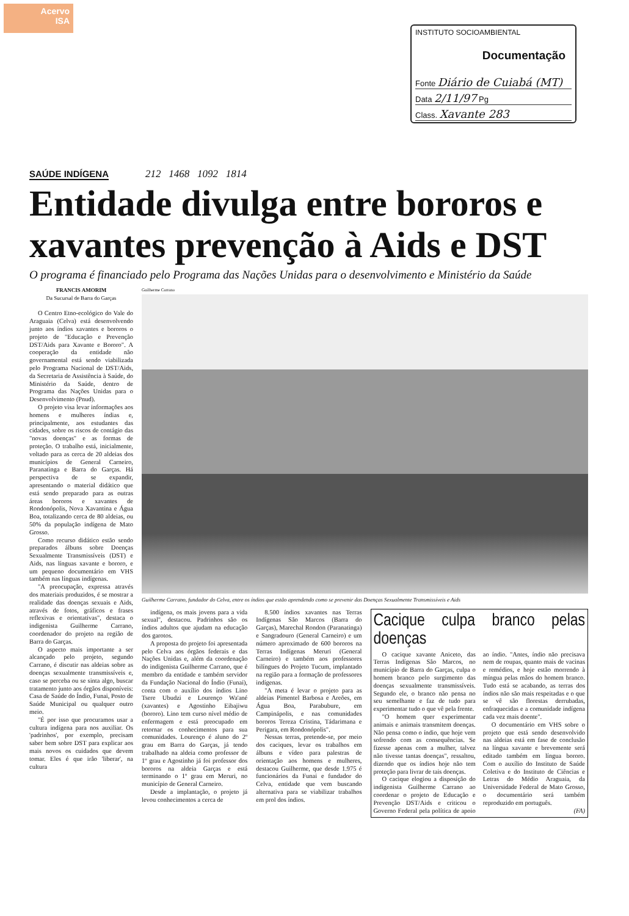Acervo
ISA
INSTITUTO SOCIOAMBIENTAL
Documentação
Fonte Diário de Cuiabá (MT)
Data 2/11/97 Pg
Class. Xavante 283
SAÚDE INDÍGENA 212 1468 1092 1814
Entidade divulga entre bororos e xavantes prevenção à Aids e DST
O programa é financiado pelo Programa das Nações Unidas para o desenvolvimento e Ministério da Saúde
FRANCIS AMORIM
Da Sucursal de Barra do Garças
O Centro Etno-ecológico do Vale do Araguaia (Celva) está desenvolvendo junto aos índios xavantes e bororos o projeto de "Educação e Prevenção DST/Aids para Xavante e Bororo". A cooperação da entidade não governamental está sendo viabilizada pelo Programa Nacional de DST/Aids, da Secretaria de Assistência à Saúde, do Ministério da Saúde, dentro de Programa das Nações Unidas para o Desenvolvimento (Pnud).
O projeto visa levar informações aos homens e mulheres índias e, principalmente, aos estudantes das cidades, sobre os riscos de contágio das "novas doenças" e as formas de proteção. O trabalho está, inicialmente, voltado para as cerca de 20 aldeias dos municípios de General Carneiro, Paranatinga e Barra do Garças. Há perspectiva de se expandir, apresentando o material didático que está sendo preparado para as outras áreas bororos e xavantes de Rondonópolis, Nova Xavantina e Água Boa, totalizando cerca de 80 aldeias, ou 50% da população indígena de Mato Grosso.
Como recurso didático estão sendo preparados álbuns sobre Doenças Sexualmente Transmissíveis (DST) e Aids, nas línguas xavante e bororo, e um pequeno documentário em VHS também nas línguas indígenas.
"A preocupação, expressa através dos materiais produzidos, é se mostrar a realidade das doenças sexuais e Aids, através de fotos, gráficos e frases reflexivas e orientativas", destaca o indigenista Guilherme Carrano, coordenador do projeto na região de Barra do Garças.
O aspecto mais importante a ser alcançado pelo projeto, segundo Carrano, é discutir nas aldeias sobre as doenças sexualmente transmissíveis e, caso se perceba ou se sinta algo, buscar tratamento junto aos órgãos disponíveis: Casa de Saúde do Índio, Funai, Posto de Saúde Municipal ou qualquer outro meio.
"É por isso que procuramos usar a cultura indígena para nos auxiliar. Os 'padrinhos', por exemplo, precisam saber bem sobre DST para explicar aos mais novos os cuidados que devem tomar. Eles é que irão 'liberar', na cultura
Guilherme Carrano
Guilherme Carrano, fundador do Celva, entre os índios que estão aprendendo como se prevenir das Doenças Sexualmente Transmissíveis e Aids
indígena, os mais jovens para a vida sexual", destacou. Padrinhos são os índios adultos que ajudam na educação dos garotos.
A proposta do projeto foi apresentada pelo Celva aos órgãos federais e das Nações Unidas e, além da coordenação do indigenista Guilherme Carrano, que é membro da entidade e também servidor da Fundação Nacional do Índio (Funai), conta com o auxílio dos índios Lino Tsere Ubudzi e Lourenço Wa'ané (xavantes) e Agostinho Eibajiwu (bororo). Lino tem curso nível médio de enfermagem e está preocupado em retornar os conhecimentos para sua comunidades. Lourenço é aluno do 2º grau em Barra do Garças, já tendo trabalhado na aldeia como professor de 1º grau e Agostinho já foi professor dos bororos na aldeia Garças e está terminando o 1º grau em Meruri, no município de General Carneiro.
Desde a implantação, o projeto já levou conhecimentos a cerca de
8.500 índios xavantes nas Terras Indígenas São Marcos (Barra do Garças), Marechal Rondon (Paranatinga) e Sangradouro (General Carneiro) e um número aproximado de 600 bororos na Terras Indígenas Meruri (General Carneiro) e também aos professores bilíngues do Projeto Tucum, implantado na região para a formação de professores indígenas.
"A meta é levar o projeto para as aldeias Pimentel Barbosa e Areões, em Água Boa, Parabubure, em Campinápolis, e nas comunidades bororos Tereza Cristina, Tádarimana e Perigara, em Rondonópolis".
Nessas terras, pretende-se, por meio dos caciques, levar os trabalhos em álbuns e vídeo para palestras de orientação aos homens e mulheres, destacou Guilherme, que desde 1.975 é funcionários da Funai e fundador do Celva, entidade que vem buscando alternativa para se viabilizar trabalhos em prol dos índios.
Cacique culpa branco pelas doenças
O cacique xavante Aniceto, das Terras Indígenas São Marcos, no município de Barra do Garças, culpa o homem branco pelo surgimento das doenças sexualmente transmissíveis. Segundo ele, o branco não pensa no seu semelhante e faz de tudo para experimentar tudo o que vê pela frente.
"O homem quer experimentar animais e animais transmitem doenças. Não pensa como o índio, que hoje vem sofrendo com as consequências. Se fizesse apenas com a mulher, talvez não tivesse tantas doenças", ressaltou, dizendo que os índios hoje não tem proteção para livrar de tais doenças.
O cacique elogiou a disposição do indigenista Guilherme Carrano ao coordenar o projeto de Educação e Prevenção DST/Aids e criticou o Governo Federal pela política de apoio ao índio. "Antes, índio não precisava nem de roupas, quanto mais de vacinas e remédios, e hoje estão morrendo à míngua pelas mãos do homem branco. Tudo está se acabando, as terras dos índios não são mais respeitadas e o que se vê são florestas derrubadas, enfraquecidas e a comunidade indígena cada vez mais doente".
O documentário em VHS sobre o projeto que está sendo desenvolvido nas aldeias está em fase de conclusão na língua xavante e brevemente será editado também em língua bororo. Com o auxílio do Instituto de Saúde Coletiva e do Instituto de Ciências e Letras do Médio Araguaia, da Universidade Federal de Mato Grosso, o documentário será também reproduzido em português.
(FA)